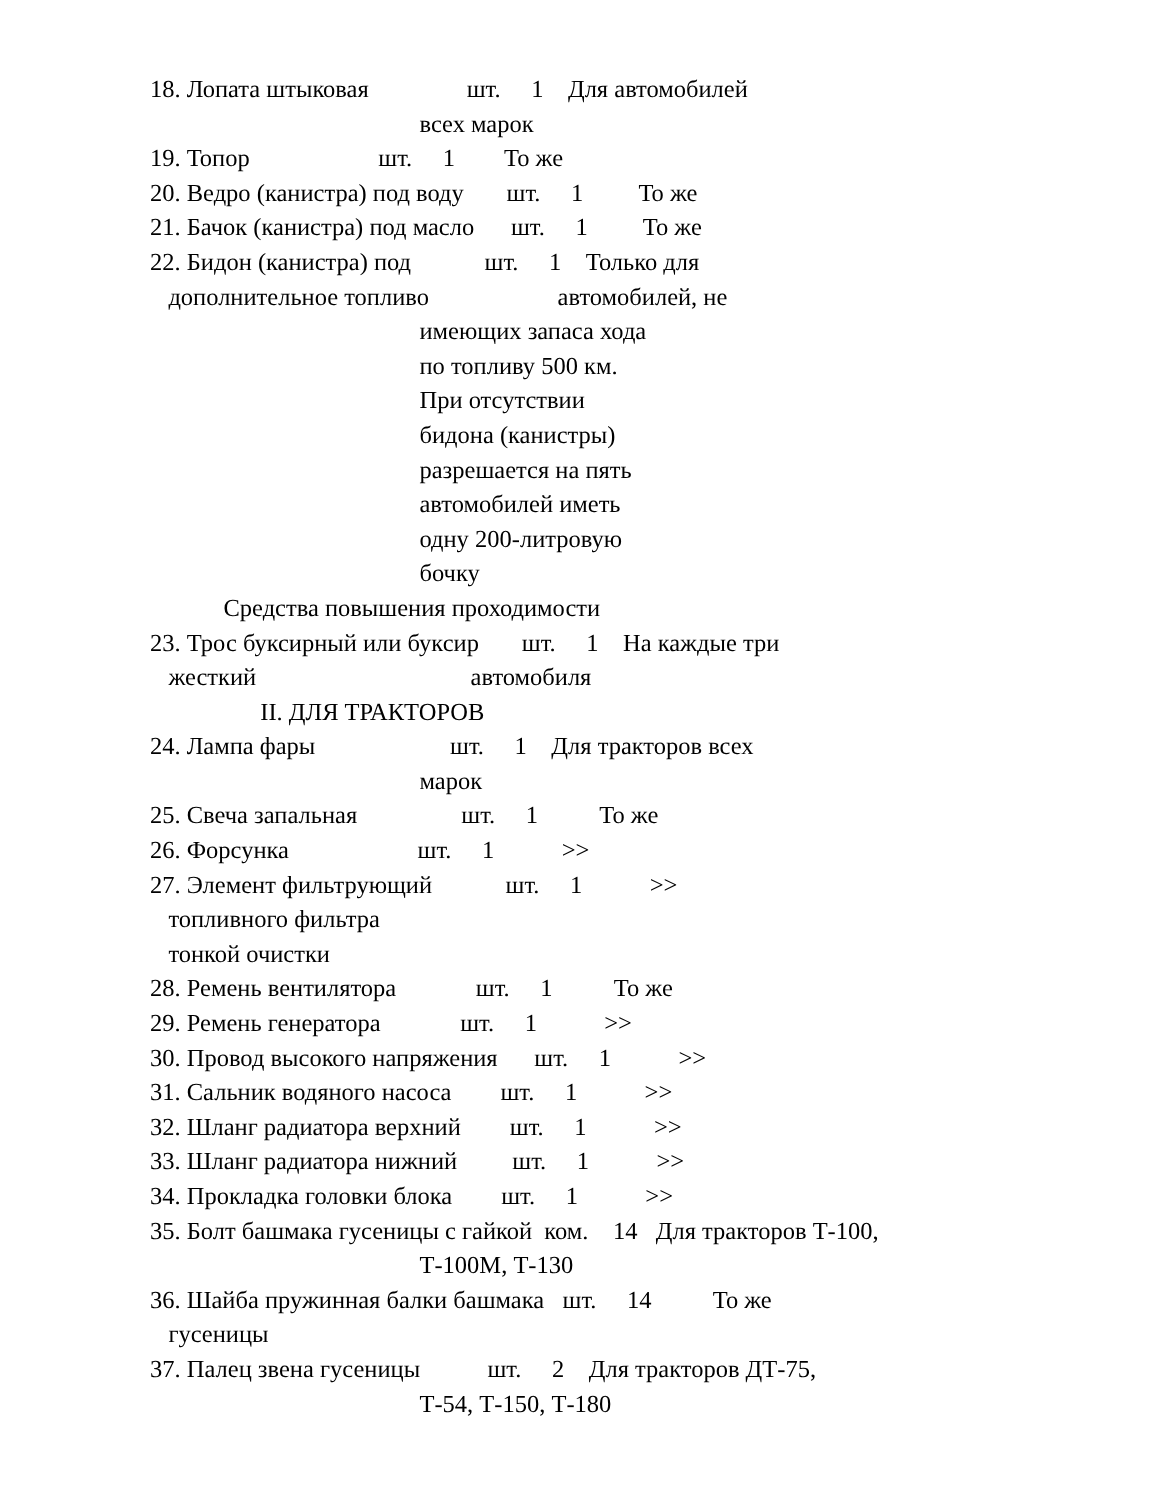18. Лопата штыковая шт. 1 Для автомобилей
всех марок
19. Топор шт. 1 То же
20. Ведро (канистра) под воду шт. 1 То же
21. Бачок (канистра) под масло шт. 1 То же
22. Бидон (канистра) под шт. 1 Только для
дополнительное топливо автомобилей, не
имеющих запаса хода
по топливу 500 км.
При отсутствии
бидона (канистры)
разрешается на пять
автомобилей иметь
одну 200-литровую
бочку
Средства повышения проходимости
23. Трос буксирный или буксир шт. 1 На каждые три
жесткий автомобиля
II. ДЛЯ ТРАКТОРОВ
24. Лампа фары шт. 1 Для тракторов всех
марок
25. Свеча запальная шт. 1 То же
26. Форсунка шт. 1 >>
27. Элемент фильтрующий шт. 1 >>
топливного фильтра
тонкой очистки
28. Ремень вентилятора шт. 1 То же
29. Ремень генератора шт. 1 >>
30. Провод высокого напряжения шт. 1 >>
31. Сальник водяного насоса шт. 1 >>
32. Шланг радиатора верхний шт. 1 >>
33. Шланг радиатора нижний шт. 1 >>
34. Прокладка головки блока шт. 1 >>
35. Болт башмака гусеницы с гайкой ком. 14 Для тракторов Т-100,
Т-100М, Т-130
36. Шайба пружинная балки башмака шт. 14 То же
гусеницы
37. Палец звена гусеницы шт. 2 Для тракторов ДТ-75,
Т-54, Т-150, Т-180